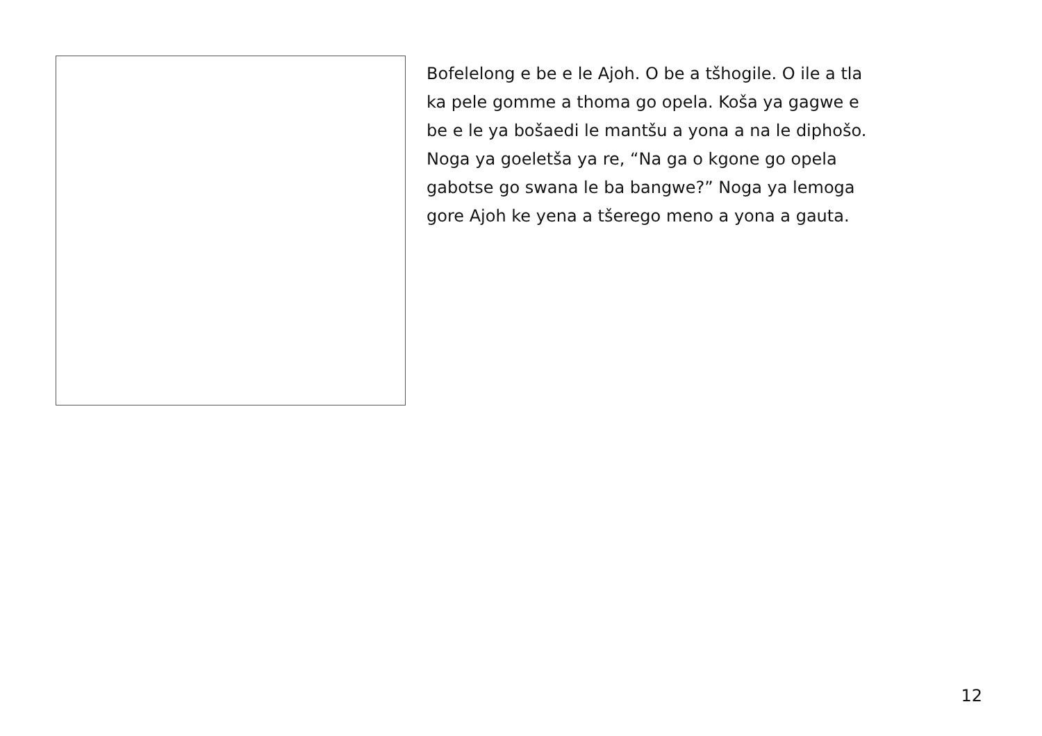Bofelelong e be e le Ajoh. O be a tšhogile. O ile a tla
ka pele gomme a thoma go opela. Koša ya gagwe e
be e le ya bošaedi le mantšu a yona a na le diphošo.
Noga ya goeletša ya re, “Na ga o kgone go opela
gabotse go swana le ba bangwe?” Noga ya lemoga
gore Ajoh ke yena a tšerego meno a yona a gauta.
12